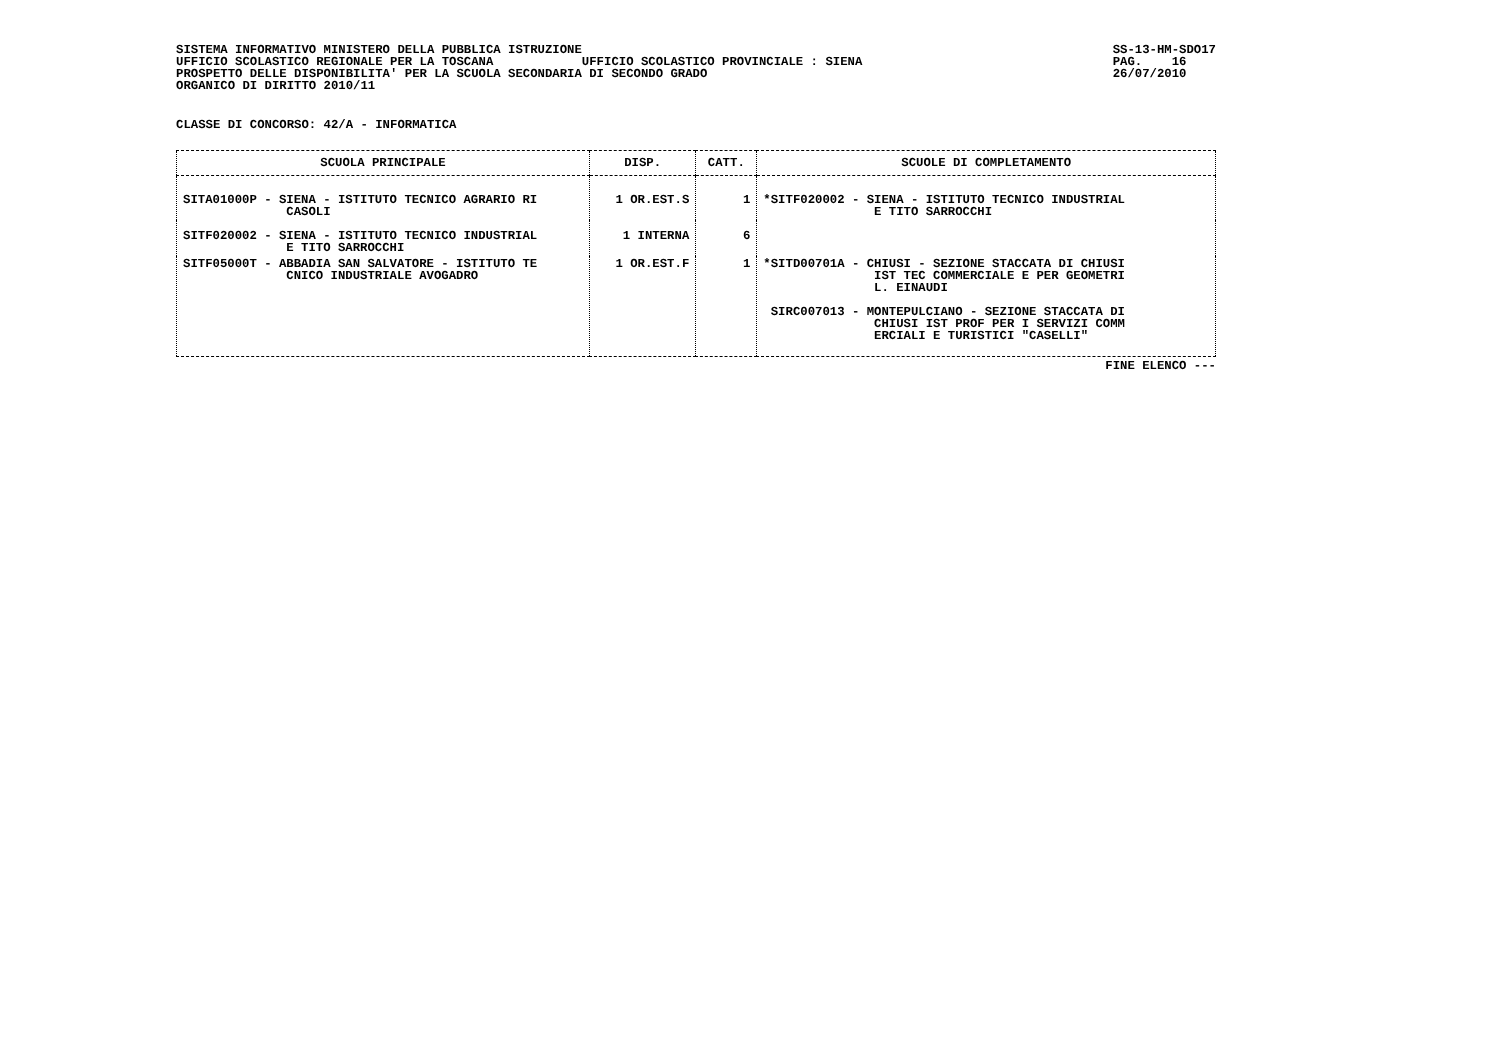SISTEMA INFORMATIVO MINISTERO DELLA PUBBLICA ISTRUZIONE UFFICIO SCOLASTICO REGIONALE PER LA TOSCANA UFFICIO SCOLASTICO PROVINCIALE : SIENA PROSPETTO DELLE DISPONIBILITA' PER LA SCUOLA SECONDARIA DI SECONDO GRADO ORGANICO DI DIRITTO 2010/11
SS-13-HM-SDO17 PAG. 16 26/07/2010
CLASSE DI CONCORSO: 42/A - INFORMATICA
| SCUOLA PRINCIPALE | DISP. | CATT. | SCUOLE DI COMPLETAMENTO |
| --- | --- | --- | --- |
| SITA01000P - SIENA - ISTITUTO TECNICO AGRARIO RI CASOLI | 1 OR.EST.S | 1 | *SITF020002 - SIENA - ISTITUTO TECNICO INDUSTRIAL E TITO SARROCCHI |
| SITF020002 - SIENA - ISTITUTO TECNICO INDUSTRIAL E TITO SARROCCHI | 1 INTERNA | 6 | |
| SITF05000T - ABBADIA SAN SALVATORE - ISTITUTO TE CNICO INDUSTRIALE AVOGADRO | 1 OR.EST.F | 1 | *SITD00701A - CHIUSI - SEZIONE STACCATA DI CHIUSI IST TEC COMMERCIALE E PER GEOMETRI L. EINAUDI SIRC007013 - MONTEPULCIANO - SEZIONE STACCATA DI CHIUSI IST PROF PER I SERVIZI COMM ERCIALI E TURISTICI "CASELLI" |
FINE ELENCO ---